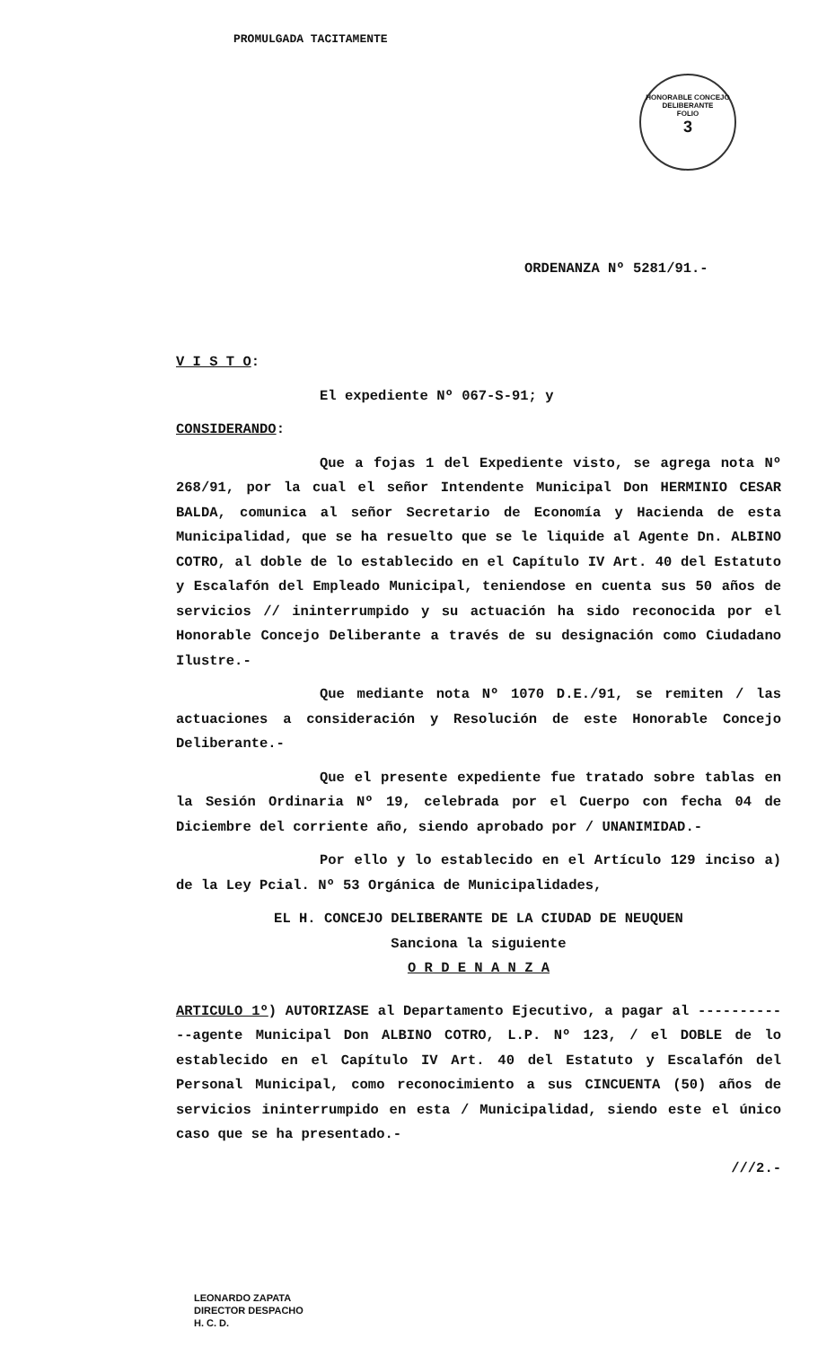PROMULGADA TACITAMENTE
HONORABLE CONCEJO DELIBERANTE
FOLIO
3
ORDENANZA Nº 5281/91.-
V I S T O:
El expediente Nº 067-S-91; y
CONSIDERANDO:
Que a fojas 1 del Expediente visto, se agrega nota Nº 268/91, por la cual el señor Intendente Municipal Don HERMINIO CESAR BALDA, comunica al señor Secretario de Economía y Hacienda de esta Municipalidad, que se ha resuelto que se le liquide al Agente Dn. ALBINO COTRO, al doble de lo establecido en el Capítulo IV Art. 40 del Estatuto y Escalafón del Empleado Municipal, teniendose en cuenta sus 50 años de servicios // ininterrumpido y su actuación ha sido reconocida por el Honorable Concejo Deliberante a través de su designación como Ciudadano Ilustre.-
Que mediante nota Nº 1070 D.E./91, se remiten / las actuaciones a consideración y Resolución de este Honorable Concejo Deliberante.-
Que el presente expediente fue tratado sobre tablas en la Sesión Ordinaria Nº 19, celebrada por el Cuerpo con fecha 04 de Diciembre del corriente año, siendo aprobado por / UNANIMIDAD.-
Por ello y lo establecido en el Artículo 129 inciso a) de la Ley Pcial. Nº 53 Orgánica de Municipalidades,
EL H. CONCEJO DELIBERANTE DE LA CIUDAD DE NEUQUEN
Sanciona la siguiente
O R D E N A N Z A
ARTICULO 1º) AUTORIZASE al Departamento Ejecutivo, a pagar al ------------agente Municipal Don ALBINO COTRO, L.P. Nº 123, / el DOBLE de lo establecido en el Capítulo IV Art. 40 del Estatuto y Escalafón del Personal Municipal, como reconocimiento a sus CINCUENTA (50) años de servicios ininterrumpido en esta / Municipalidad, siendo este el único caso que se ha presentado.-
///2.-
LEONARDO ZAPATA
DIRECTOR DESPACHO
H. C. D.